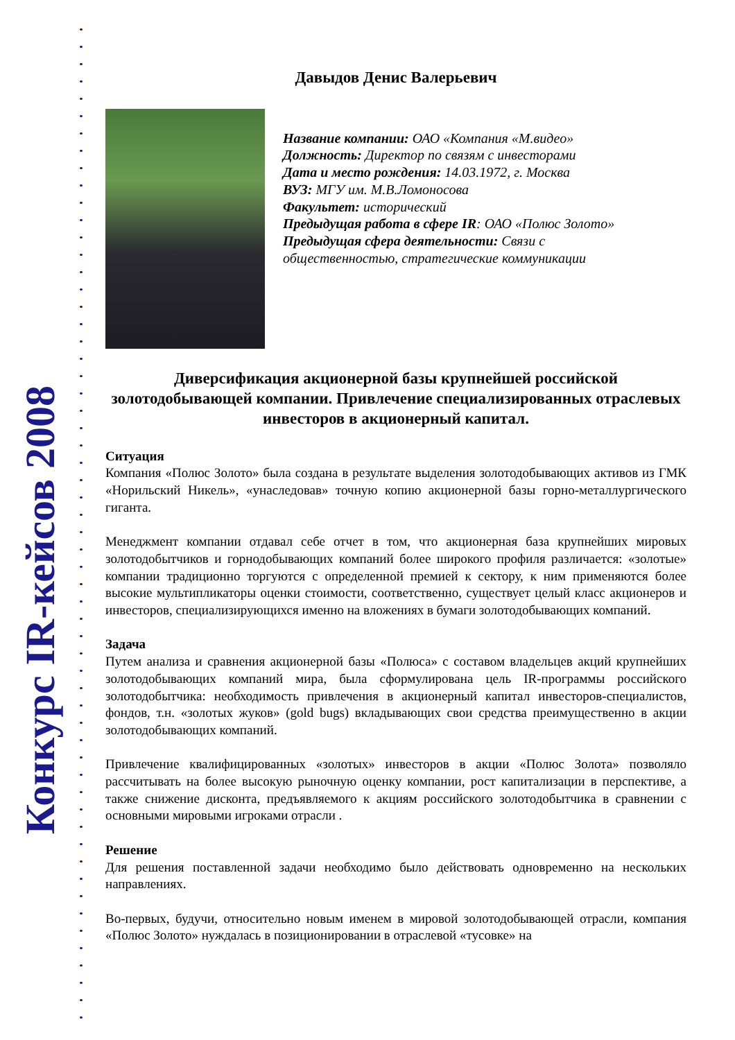Конкурс IR-кейсов 2008
Давыдов Денис Валерьевич
Название компании: ОАО «Компания «М.видео»
Должность: Директор по связям с инвесторами
Дата и место рождения: 14.03.1972, г. Москва
ВУЗ: МГУ им. М.В.Ломоносова
Факультет: исторический
Предыдущая работа в сфере IR: ОАО «Полюс Золото»
Предыдущая сфера деятельности: Связи с
общественностью, стратегические коммуникации
Диверсификация акционерной базы крупнейшей российской золотодобывающей компании. Привлечение специализированных отраслевых инвесторов в акционерный капитал.
Ситуация
Компания «Полюс Золото» была создана в результате выделения золотодобывающих активов из ГМК «Норильский Никель», «унаследовав» точную копию акционерной базы горно-металлургического гиганта.
Менеджмент компании отдавал себе отчет в том, что акционерная база крупнейших мировых золотодобытчиков и горнодобывающих компаний более широкого профиля различается: «золотые» компании традиционно торгуются с определенной премией к сектору, к ним применяются более высокие мультипликаторы оценки стоимости, соответственно, существует целый класс акционеров и инвесторов, специализирующихся именно на вложениях в бумаги золотодобывающих компаний.
Задача
Путем анализа и сравнения акционерной базы «Полюса» с составом владельцев акций крупнейших золотодобывающих компаний мира, была сформулирована цель IR-программы российского золотодобытчика: необходимость привлечения в акционерный капитал инвесторов-специалистов, фондов, т.н. «золотых жуков» (gold bugs) вкладывающих свои средства преимущественно в акции золотодобывающих компаний.
Привлечение квалифицированных «золотых» инвесторов в акции «Полюс Золота» позволяло рассчитывать на более высокую рыночную оценку компании, рост капитализации в перспективе, а также снижение дисконта, предъявляемого к акциям российского золотодобытчика в сравнении с основными мировыми игроками отрасли .
Решение
Для решения поставленной задачи необходимо было действовать одновременно на нескольких направлениях.
Во-первых, будучи, относительно новым именем в мировой золотодобывающей отрасли, компания «Полюс Золото» нуждалась в позиционировании в отраслевой «тусовке» на